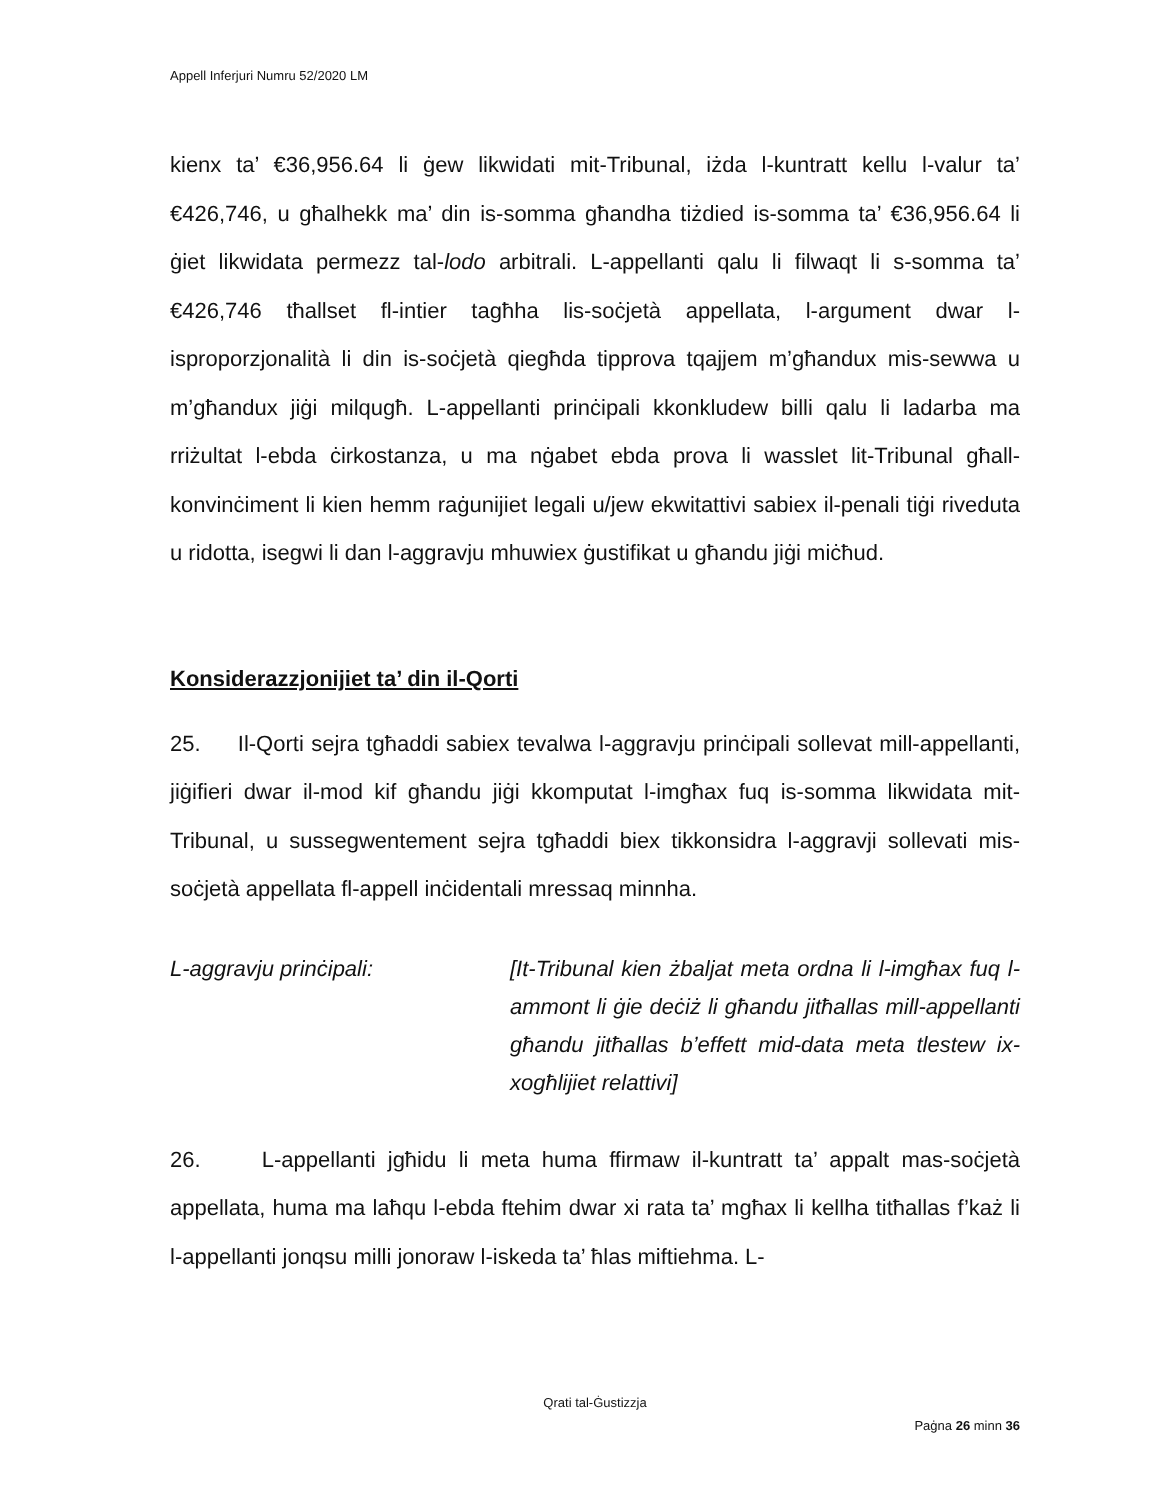Appell Inferjuri Numru 52/2020 LM
kienx ta’ €36,956.64 li ġew likwidati mit-Tribunal, iżda l-kuntratt kellu l-valur ta’ €426,746, u għalhekk ma’ din is-somma għandha tiżdied is-somma ta’ €36,956.64 li ġiet likwidata permezz tal-lodo arbitrali. L-appellanti qalu li filwaqt li s-somma ta’ €426,746 tħallset fl-intier tagħha lis-soċjetà appellata, l-argument dwar l-isproporzjonalità li din is-soċjetà qiegħda tipprova tqajjem m’għandux mis-sewwa u m’għandux jiġi milqugħ. L-appellanti prinċipali kkonkludew billi qalu li ladarba ma rriżultat l-ebda ċirkostanza, u ma nġabet ebda prova li wasslet lit-Tribunal għall-konvinċiment li kien hemm raġunijiet legali u/jew ekwitattivi sabiex il-penali tiġi riveduta u ridotta, isegwi li dan l-aggravju mhuwiex ġustifikat u għandu jiġi miċħud.
Konsiderazzjonijiet ta’ din il-Qorti
25. Il-Qorti sejra tgħaddi sabiex tevalwa l-aggravju prinċipali sollevat mill-appellanti, jiġifieri dwar il-mod kif għandu jiġi kkomputat l-imgħax fuq is-somma likwidata mit-Tribunal, u sussegwentement sejra tgħaddi biex tikkonsidra l-aggravji sollevati mis-soċjetà appellata fl-appell inċidentali mressaq minnha.
L-aggravju prinċipali: [It-Tribunal kien żbaljat meta ordna li l-imgħax fuq l-ammont li ġie deċiż li għandu jitħallas mill-appellanti għandu jitħallas b’effett mid-data meta tlestew ix-xogħlijiet relattivi]
26. L-appellanti jgħidu li meta huma ffirmaw il-kuntratt ta’ appalt mas-soċjetà appellata, huma ma laħqu l-ebda ftehim dwar xi rata ta’ mgħax li kellha titħallas f’każ li l-appellanti jonqsu milli jonoraw l-iskeda ta’ ħlas miftiehma. L-
Qrati tal-Ġustizzja
Paġna 26 minn 36